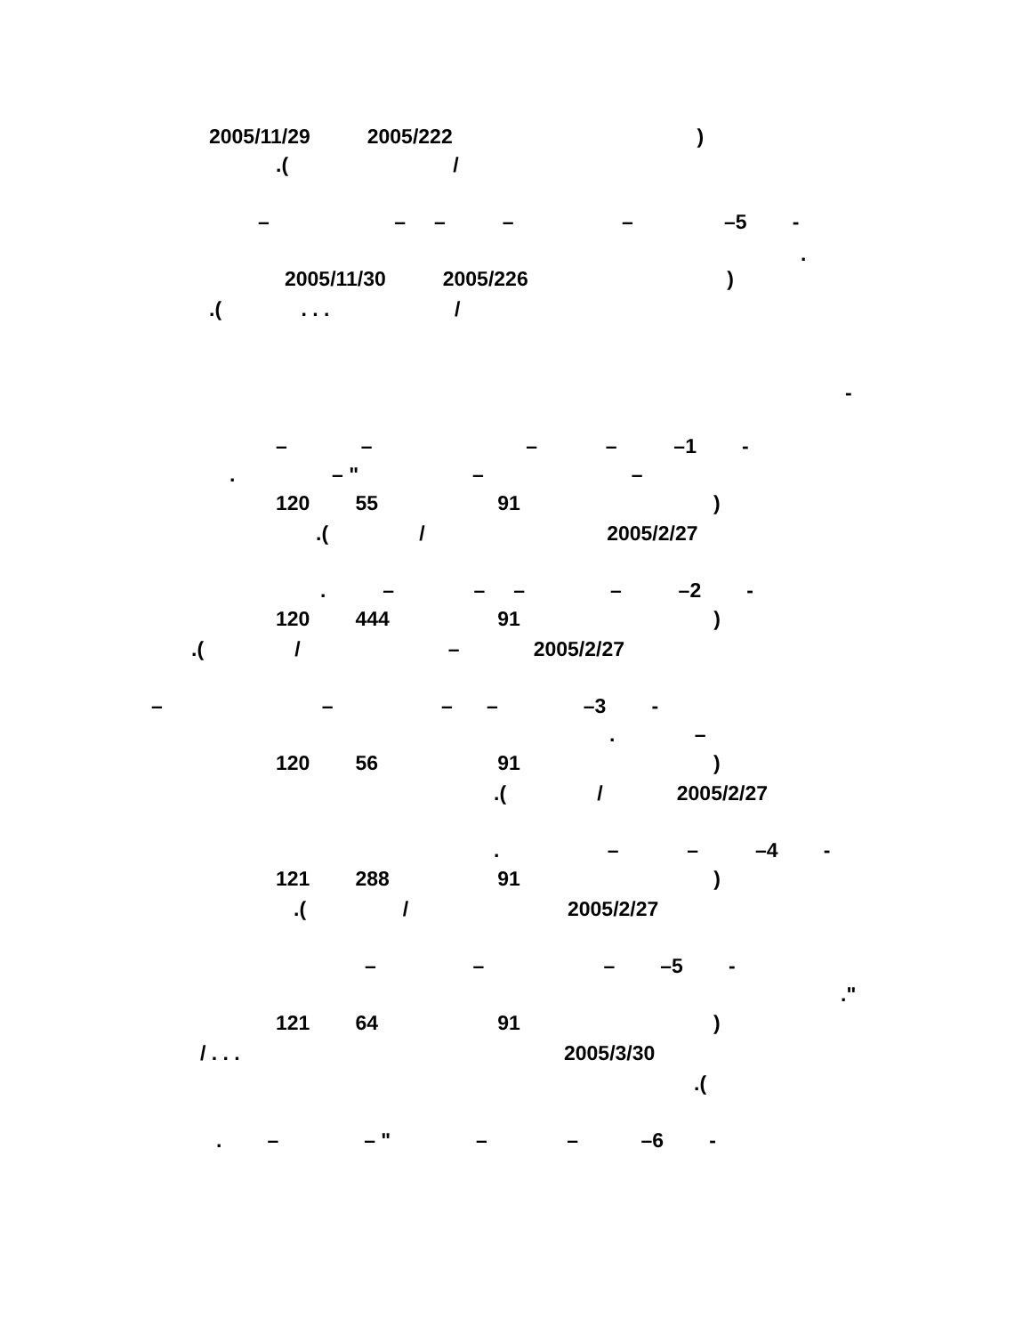2005/11/29 2005/222 )
.( /
– – – – – –5 -
.
2005/11/30 2005/226 )
.( . . . /
-
– – – – –1 -
. – " – –
120 55 91 )
.( / 2005/2/27
. – – – – –2 -
120 444 91 )
.( / – 2005/2/27
– – – – –3 -
. –
120 56 91 )
.( / 2005/2/27
. – – –4 -
121 288 91 )
.( / 2005/2/27
– – – –5 -
."
121 64 91 )
/ . . . 2005/3/30
.(
. – – " – – –6 -